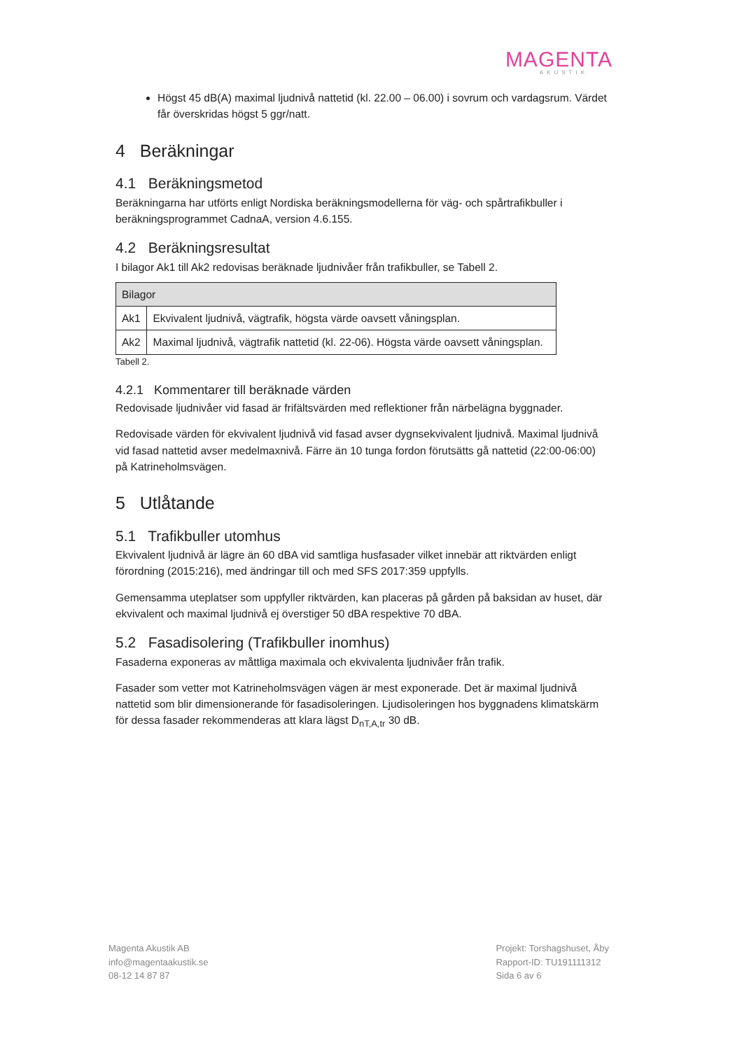MAGENTA
AKUSTIK
Högst 45 dB(A) maximal ljudnivå nattetid (kl. 22.00 – 06.00) i sovrum och vardagsrum. Värdet får överskridas högst 5 ggr/natt.
4 Beräkningar
4.1 Beräkningsmetod
Beräkningarna har utförts enligt Nordiska beräkningsmodellerna för väg- och spårtrafikbuller i beräkningsprogrammet CadnaA, version 4.6.155.
4.2 Beräkningsresultat
I bilagor Ak1 till Ak2 redovisas beräknade ljudnivåer från trafikbuller, se Tabell 2.
| Bilagor | |
| --- | --- |
| Ak1 | Ekvivalent ljudnivå, vägtrafik, högsta värde oavsett våningsplan. |
| Ak2 | Maximal ljudnivå, vägtrafik nattetid (kl. 22-06). Högsta värde oavsett våningsplan. |
Tabell 2.
4.2.1 Kommentarer till beräknade värden
Redovisade ljudnivåer vid fasad är frifältsvärden med reflektioner från närbelägna byggnader.
Redovisade värden för ekvivalent ljudnivå vid fasad avser dygnsekvivalent ljudnivå. Maximal ljudnivå vid fasad nattetid avser medelmaxnivå. Färre än 10 tunga fordon förutsätts gå nattetid (22:00-06:00) på Katrineholmsvägen.
5 Utlåtande
5.1 Trafikbuller utomhus
Ekvivalent ljudnivå är lägre än 60 dBA vid samtliga husfasader vilket innebär att riktvärden enligt förordning (2015:216), med ändringar till och med SFS 2017:359 uppfylls.
Gemensamma uteplatser som uppfyller riktvärden, kan placeras på gården på baksidan av huset, där ekvivalent och maximal ljudnivå ej överstiger 50 dBA respektive 70 dBA.
5.2 Fasadisolering (Trafikbuller inomhus)
Fasaderna exponeras av måttliga maximala och ekvivalenta ljudnivåer från trafik.
Fasader som vetter mot Katrineholmsvägen vägen är mest exponerade. Det är maximal ljudnivå nattetid som blir dimensionerande för fasadisoleringen. Ljudisoleringen hos byggnadens klimatskärm för dessa fasader rekommenderas att klara lägst D<sub>nT,A,tr</sub> 30 dB.
Magenta Akustik AB
info@magentaakustik.se
08-12 14 87 87
Projekt: Torshagshuset, Åby
Rapport-ID: TU191111312
Sida 6 av 6